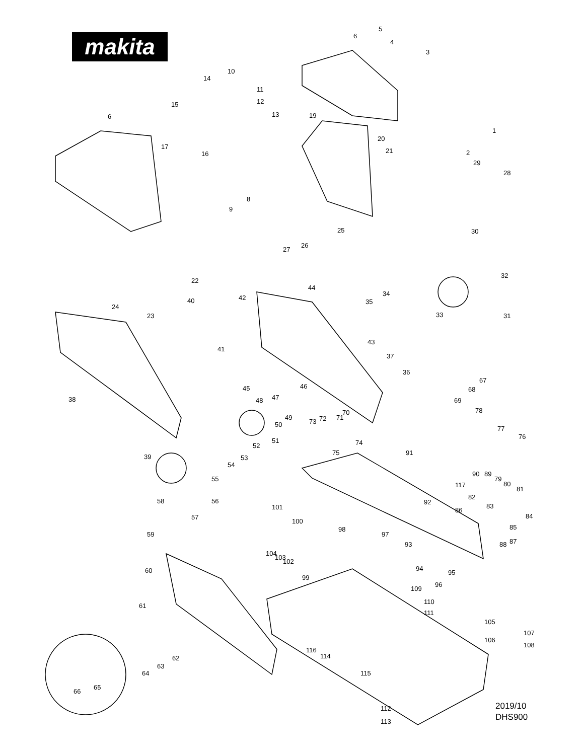makita
5
6
4
3
10
14
11
12
13
15
6
19
20
21
1
2
17
16
29
28
8
9
25
30
26
27
22
32
44
34
40
42
35
24
23
33
31
43
41
37
36
67
46
45
68
47
38
48
69
70
49
73
72
71
78
50
77
76
51
52
74
91
75
53
39
54
90
89
79
80
55
117
81
82
83
58
56
92
101
86
84
57
100
85
98
97
59
87
88
93
104
103
102
94
60
95
99
96
109
110
111
61
105
107
106
108
116
114
62
63
64
115
65
66
112
113
2019/10
DHS900